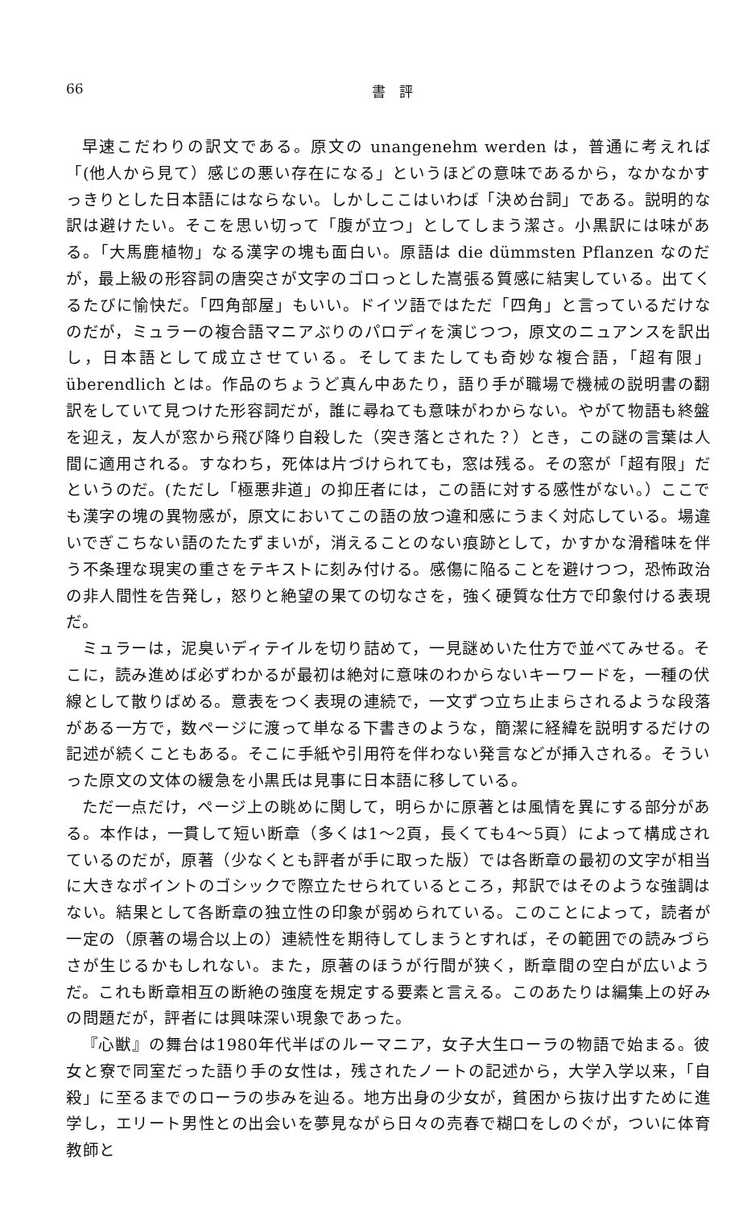66 書　評
早速こだわりの訳文である。原文の unangenehm werden は，普通に考えれば「(他人から見て）感じの悪い存在になる」というほどの意味であるから，なかなかすっきりとした日本語にはならない。しかしここはいわば「決め台詞」である。説明的な訳は避けたい。そこを思い切って「腹が立つ」としてしまう潔さ。小黒訳には味がある。「大馬鹿植物」なる漢字の塊も面白い。原語は die dümmsten Pflanzen なのだが，最上級の形容詞の唐突さが文字のゴロっとした嵩張る質感に結実している。出てくるたびに愉快だ。「四角部屋」もいい。ドイツ語ではただ「四角」と言っているだけなのだが，ミュラーの複合語マニアぶりのパロディを演じつつ，原文のニュアンスを訳出し，日本語として成立させている。そしてまたしても奇妙な複合語，「超有限」überendlich とは。作品のちょうど真ん中あたり，語り手が職場で機械の説明書の翻訳をしていて見つけた形容詞だが，誰に尋ねても意味がわからない。やがて物語も終盤を迎え，友人が窓から飛び降り自殺した（突き落とされた？）とき，この謎の言葉は人間に適用される。すなわち，死体は片づけられても，窓は残る。その窓が「超有限」だというのだ。(ただし「極悪非道」の抑圧者には，この語に対する感性がない。）ここでも漢字の塊の異物感が，原文においてこの語の放つ違和感にうまく対応している。場違いでぎこちない語のたたずまいが，消えることのない痕跡として，かすかな滑稽味を伴う不条理な現実の重さをテキストに刻み付ける。感傷に陥ることを避けつつ，恐怖政治の非人間性を告発し，怒りと絶望の果ての切なさを，強く硬質な仕方で印象付ける表現だ。
ミュラーは，泥臭いディテイルを切り詰めて，一見謎めいた仕方で並べてみせる。そこに，読み進めば必ずわかるが最初は絶対に意味のわからないキーワードを，一種の伏線として散りばめる。意表をつく表現の連続で，一文ずつ立ち止まらされるような段落がある一方で，数ページに渡って単なる下書きのような，簡潔に経緯を説明するだけの記述が続くこともある。そこに手紙や引用符を伴わない発言などが挿入される。そういった原文の文体の緩急を小黒氏は見事に日本語に移している。
ただ一点だけ，ページ上の眺めに関して，明らかに原著とは風情を異にする部分がある。本作は，一貫して短い断章（多くは1～2頁，長くても4～5頁）によって構成されているのだが，原著（少なくとも評者が手に取った版）では各断章の最初の文字が相当に大きなポイントのゴシックで際立たせられているところ，邦訳ではそのような強調はない。結果として各断章の独立性の印象が弱められている。このことによって，読者が一定の（原著の場合以上の）連続性を期待してしまうとすれば，その範囲での読みづらさが生じるかもしれない。また，原著のほうが行間が狭く，断章間の空白が広いようだ。これも断章相互の断絶の強度を規定する要素と言える。このあたりは編集上の好みの問題だが，評者には興味深い現象であった。
『心獣』の舞台は1980年代半ばのルーマニア，女子大生ローラの物語で始まる。彼女と寮で同室だった語り手の女性は，残されたノートの記述から，大学入学以来，「自殺」に至るまでのローラの歩みを辿る。地方出身の少女が，貧困から抜け出すために進学し，エリート男性との出会いを夢見ながら日々の売春で糊口をしのぐが，ついに体育教師と